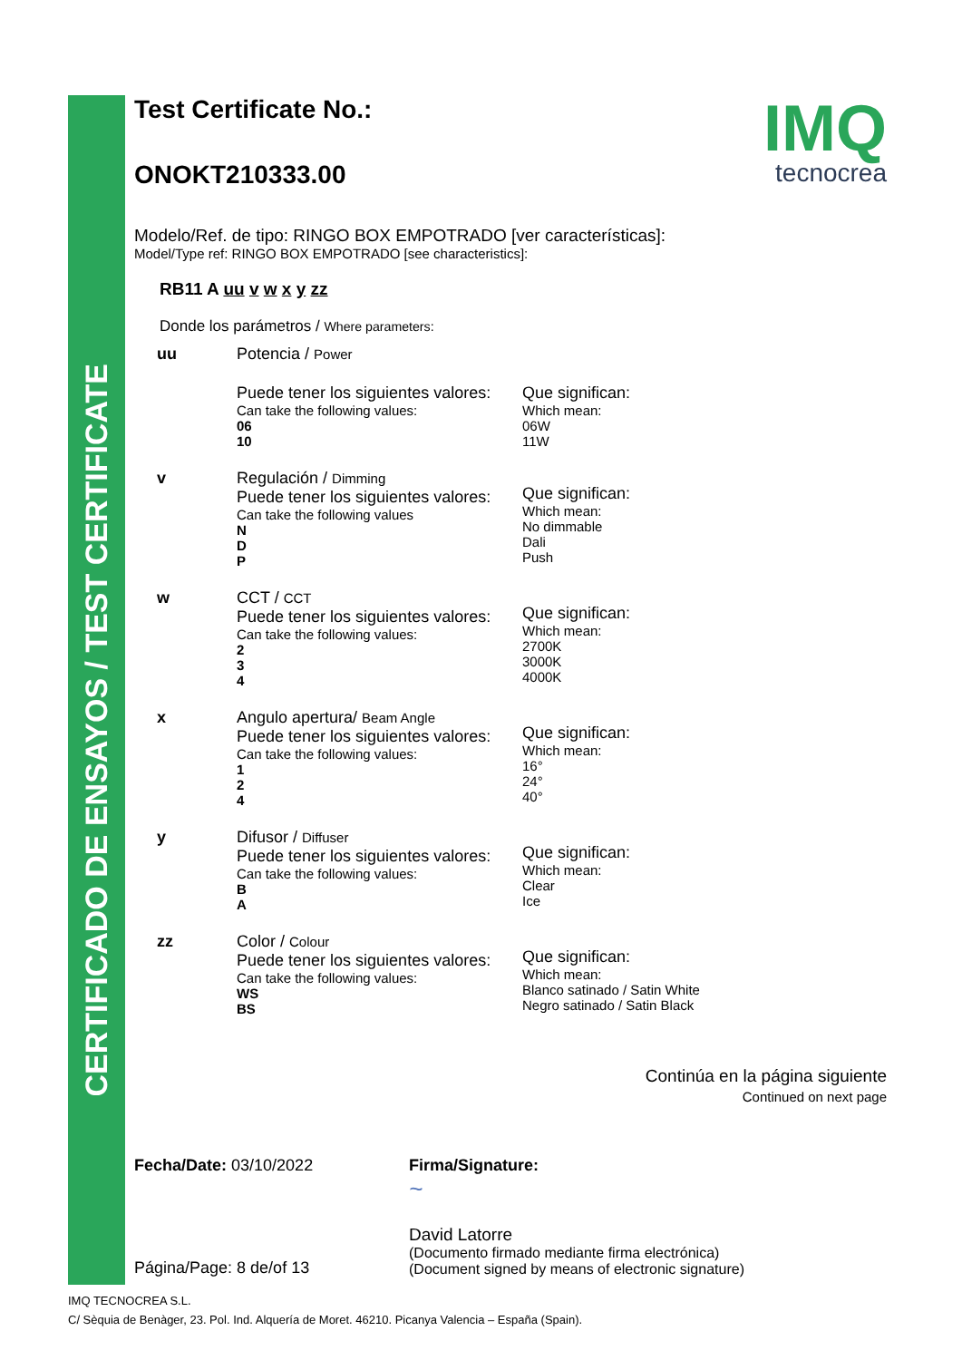CERTIFICADO DE ENSAYOS / TEST CERTIFICATE
IMQ
tecnocrea
Test Certificate No.:
ONOKT210333.00
Modelo/Ref. de tipo: RINGO BOX EMPOTRADO [ver características]:
Model/Type ref: RINGO BOX EMPOTRADO [see characteristics]:
RB11 A uu v w x y zz
Donde los parámetros / Where parameters:
| uu | Potencia / Power | |
| | Puede tener los siguientes valores: Can take the following values: 06 10 | Que significan: Which mean: 06W 11W |
| v | Regulación / Dimming Puede tener los siguientes valores: Can take the following values N D P | Que significan: Which mean: No dimmable Dali Push |
| w | CCT / CCT Puede tener los siguientes valores: Can take the following values: 2 3 4 | Que significan: Which mean: 2700K 3000K 4000K |
| x | Angulo apertura/ Beam Angle Puede tener los siguientes valores: Can take the following values: 1 2 4 | Que significan: Which mean: 16° 24° 40° |
| y | Difusor / Diffuser Puede tener los siguientes valores: Can take the following values: B A | Que significan: Which mean: Clear Ice |
| zz | Color / Colour Puede tener los siguientes valores: Can take the following values: WS BS | Que significan: Which mean: Blanco satinado / Satin White Negro satinado / Satin Black |
Continúa en la página siguiente
Continued on next page
Fecha/Date: 03/10/2022
Página/Page: 8 de/of 13
Firma/Signature:
~
David Latorre
(Documento firmado mediante firma electrónica)
(Document signed by means of electronic signature)
IMQ TECNOCREA S.L.
C/ Sèquia de Benàger, 23. Pol. Ind. Alquería de Moret. 46210. Picanya Valencia – España (Spain).